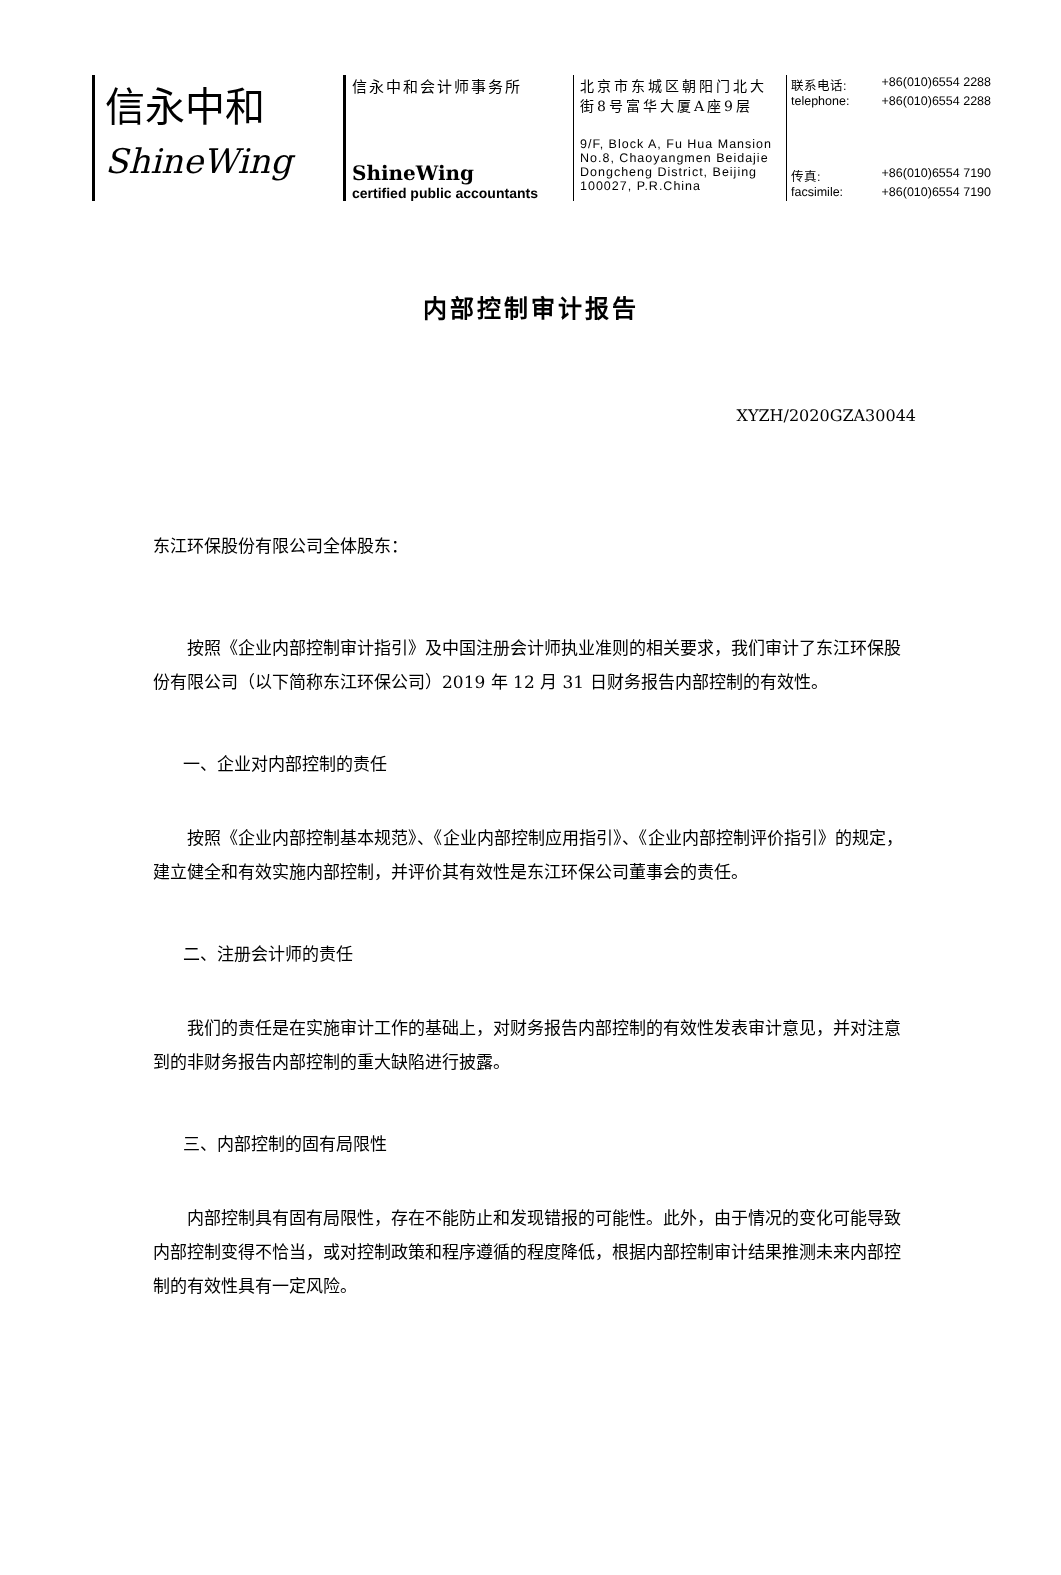信永中和
ShineWing
信永中和会计师事务所
ShineWing
certified public accountants
北京市东城区朝阳门北大街8号富华大厦A座9层
9/F, Block A, Fu Hua Mansion
No.8, Chaoyangmen Beidajie
Dongcheng District, Beijing
100027, P.R.China
联系电话: +86(010)6554 2288
telephone: +86(010)6554 2288
传真: +86(010)6554 7190
facsimile: +86(010)6554 7190
内部控制审计报告
XYZH/2020GZA30044
东江环保股份有限公司全体股东：
按照《企业内部控制审计指引》及中国注册会计师执业准则的相关要求，我们审计了东江环保股份有限公司（以下简称东江环保公司）2019 年 12 月 31 日财务报告内部控制的有效性。
一、企业对内部控制的责任
按照《企业内部控制基本规范》、《企业内部控制应用指引》、《企业内部控制评价指引》的规定，建立健全和有效实施内部控制，并评价其有效性是东江环保公司董事会的责任。
二、注册会计师的责任
我们的责任是在实施审计工作的基础上，对财务报告内部控制的有效性发表审计意见，并对注意到的非财务报告内部控制的重大缺陷进行披露。
三、内部控制的固有局限性
内部控制具有固有局限性，存在不能防止和发现错报的可能性。此外，由于情况的变化可能导致内部控制变得不恰当，或对控制政策和程序遵循的程度降低，根据内部控制审计结果推测未来内部控制的有效性具有一定风险。